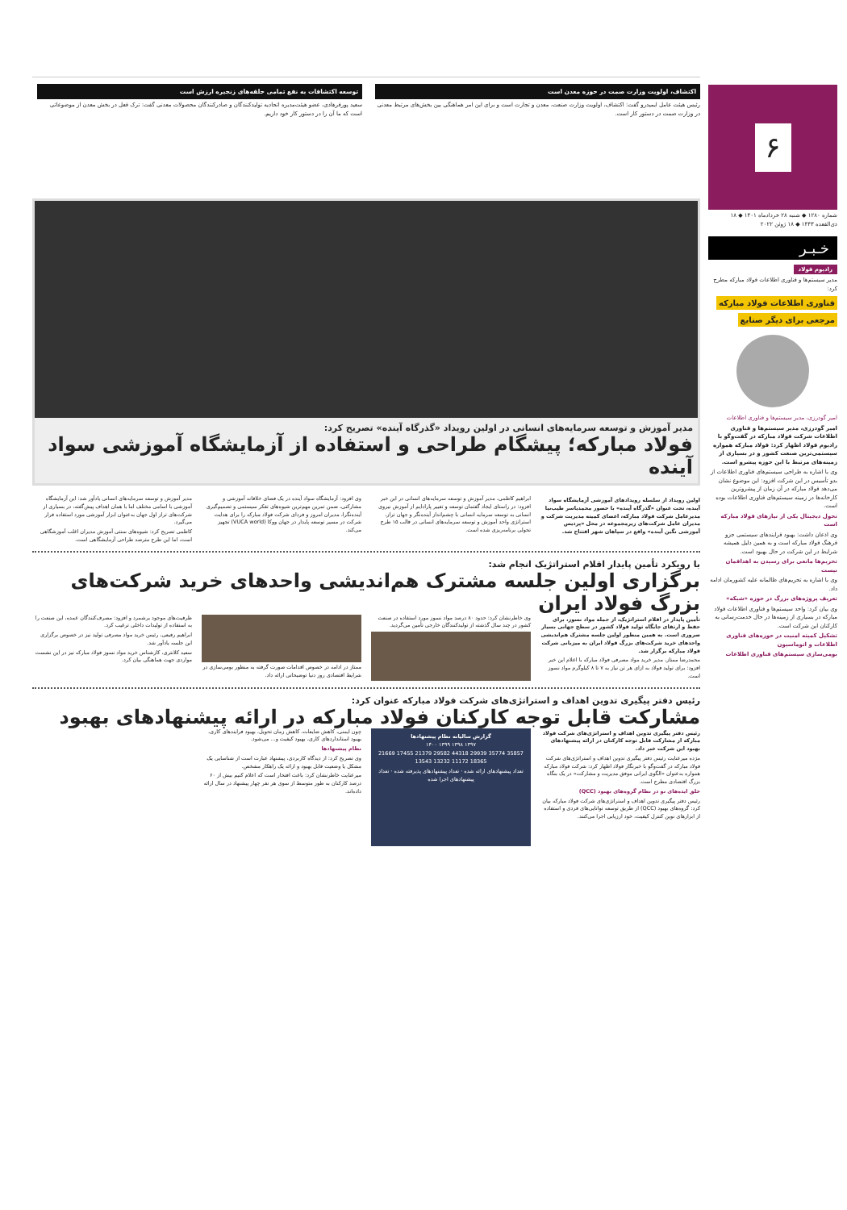۶
شماره ۱۲۸۰ ◆ شنبه ۲۸ خردادماه ۱۴۰۱ ◆ ۱۸ ذی‌القعده ۱۴۴۳ ◆ ۱۸ ژوئن ۲۰۲۲
خـبـر
رادیوم فولاد
مدیر سیستم‌ها و فناوری اطلاعات فولاد مبارکه مطرح کرد:
فناوری اطلاعات فولاد مبارکه
مرجعی برای دیگر صنایع
امیر گودرزی، مدیر سیستم‌ها و فناوری اطلاعات
امیر گودرزی، مدیر سیستم‌ها و فناوری اطلاعات شرکت فولاد مبارکه در گفت‌وگو با رادیوم فولاد اظهار کرد: فولاد مبارکه همواره سیستمی‌ترین صنعت کشور و در بسیاری از زمینه‌های مرتبط با این حوزه پیشرو است.
وی با اشاره به طراحی سیستم‌های فناوری اطلاعات از بدو تأسیس در این شرکت افزود: این موضوع نشان می‌دهد فولاد مبارکه در آن زمان از پیشروترین کارخانه‌ها در زمینه سیستم‌های فناوری اطلاعات بوده است.
تحول دیجیتال یکی از نیازهای فولاد مبارکه است
وی اذعان داشت: بهبود فرایندهای سیستمی جزو فرهنگ فولاد مبارکه است و به همین دلیل همیشه شرایط در این شرکت در حال بهبود است.
تحریم‌ها مانعی برای رسیدن به اهدافمان نیست
وی با اشاره به تحریم‌های ظالمانه علیه کشورمان ادامه داد.
تعریف پروژه‌های بزرگ در حوزه «شبکه»
وی بیان کرد: واحد سیستم‌ها و فناوری اطلاعات فولاد مبارکه در بسیاری از زمینه‌ها در حال خدمت‌رسانی به کارکنان این شرکت است.
تشکیل کمیته امنیت در حوزه‌های فناوری اطلاعات و اتوماسیون
بومی‌سازی سیستم‌های فناوری اطلاعات
اکتشاف، اولویت وزارت صمت در حوزه معدن است
رئیس هیئت عامل ایمیدرو گفت: اکتشاف، اولویت وزارت صنعت، معدن و تجارت است و برای این امر هماهنگی بین بخش‌های مرتبط معدنی در وزارت صمت در دستور کار است.
توسعه اکتشافات به نفع تمامی حلقه‌های زنجیره ارزش است
سعید پورفرهادی، عضو هیئت‌مدیره اتحادیه تولیدکنندگان و صادرکنندگان محصولات معدنی گفت: ترک فعل در بخش معدن از موضوعاتی است که ما آن را در دستور کار خود داریم.
مدیر آموزش و توسعه سرمایه‌های انسانی در اولین رویداد «گذرگاه آینده» تصریح کرد:
فولاد مبارکه؛ پیشگام طراحی و استفاده از آزمایشگاه آموزشی سواد آینده
اولین رویداد از سلسله رویدادهای آموزشی آزمایشگاه سواد آینده، تحت عنوان «گذرگاه آینده» با حضور محمدیاسر طیب‌نیا مدیرعامل شرکت فولاد مبارکه، اعضای کمیته مدیریت شرکت و مدیران عامل شرکت‌های زیرمجموعه در محل «پردیس آموزشی نگین آینده» واقع در سپاهان شهر افتتاح شد.
ابراهیم کاظمی، مدیر آموزش و توسعه سرمایه‌های انسانی در این خبر افزود: در راستای ایجاد گفتمان توسعه و تغییر پارادایم از آموزش نیروی انسانی به توسعه سرمایه انسانی با چشم‌انداز آینده‌نگر و جهان تراز، استراتژی واحد آموزش و توسعه سرمایه‌های انسانی در قالب ۱۵ طرح تحولی برنامه‌ریزی شده است.
وی افزود: آزمایشگاه سواد آینده در یک فضای خلاقانه آموزشی و مشارکتی، ضمن تمرین مهم‌ترین شیوه‌های تفکر سیستمی و تصمیم‌گیری آینده‌نگرا، مدیران امروز و فردای شرکت فولاد مبارکه را برای هدایت شرکت در مسیر توسعه پایدار در جهان ووکا (VUCA world) تجهیز می‌کند.
مدیر آموزش و توسعه سرمایه‌های انسانی یادآور شد: این آزمایشگاه آموزشی با اسامی مختلف اما با همان اهداف پیش‌گفته، در بسیاری از شرکت‌های تراز اول جهان به‌عنوان ابزار آموزشی مورد استفاده قرار می‌گیرد.
کاظمی تصریح کرد: شیوه‌های سنتی آموزش مدیران اغلب آموزشگاهی است، اما این طرح مترصد طراحی آزمایشگاهی است.
با رویکرد تأمین پایدار اقلام استراتژیک انجام شد:
برگزاری اولین جلسه مشترک هم‌اندیشی واحدهای خرید شرکت‌های بزرگ فولاد ایران
تأمین پایدار در اقلام استراتژیک، از جمله مواد نسوز، برای حفظ و ارتقای جایگاه تولید فولاد کشور در سطح جهانی بسیار ضروری است. به همین منظور اولین جلسه مشترک هم‌اندیشی واحدهای خرید شرکت‌های بزرگ فولاد ایران به میزبانی شرکت فولاد مبارکه برگزار شد.
محمدرضا ممتاز، مدیر خرید مواد مصرفی فولاد مبارکه با اعلام این خبر افزود: برای تولید فولاد به ازای هر تن نیاز به ۷ تا ۸ کیلوگرم مواد نسوز است.
وی خاطرنشان کرد: حدود ۸۰ درصد مواد نسوز مورد استفاده در صنعت کشور در چند سال گذشته از تولیدکنندگان خارجی تأمین می‌گردید.
ممتاز در ادامه در خصوص اقدامات صورت گرفته به منظور بومی‌سازی در شرایط اقتصادی روز دنیا توضیحاتی ارائه داد.
ظرفیت‌های موجود برشمرد و افزود: مصرف‌کنندگان عمده، این صنعت را به استفاده از تولیدات داخلی ترغیب کرد.
ابراهیم رفیعی، رئیس خرید مواد مصرفی تولید نیز در خصوص برگزاری این جلسه یادآور شد.
سعید کلانتری، کارشناس خرید مواد نسوز فولاد مبارکه نیز در این نشست مواردی جهت هماهنگی بیان کرد.
رئیس دفتر پیگیری تدوین اهداف و استراتژی‌های شرکت فولاد مبارکه عنوان کرد:
مشارکت قابل توجه کارکنان فولاد مبارکه در ارائه پیشنهادهای بهبود
رئیس دفتر پیگیری تدوین اهداف و استراتژی‌های شرکت فولاد مبارکه از مشارکت قابل توجه کارکنان در ارائه پیشنهادهای بهبود این شرکت خبر داد.
مژده میرعنایت رئیس دفتر پیگیری تدوین اهداف و استراتژی‌های شرکت فولاد مبارکه در گفت‌وگو با خبرنگار فولاد اظهار کرد: شرکت فولاد مبارکه همواره به‌عنوان «الگوی ایرانی موفق مدیریت و مشارکت» در یک بنگاه بزرگ اقتصادی مطرح است.
خلق ایده‌های نو در نظام گروه‌های بهبود (QCC)
رئیس دفتر پیگیری تدوین اهداف و استراتژی‌های شرکت فولاد مبارکه بیان کرد: گروه‌های بهبود (QCC) از طریق توسعه توانایی‌های فردی و استفاده از ابزارهای نوین کنترل کیفیت، خود ارزیابی اجرا می‌کنند.
گزارش سالیانه نظام پیشنهادها
۱۳۹۷ ۱۳۹۸ ۱۳۹۹ ۱۴۰۰
35857 35774 29939 44318 29582 21379 17455 21669 18365 11172 13232 13543
تعداد پیشنهادهای ارائه شده · تعداد پیشنهادهای پذیرفته شده · تعداد پیشنهادهای اجرا شده
چون ایمنی، کاهش ضایعات، کاهش زمان تحویل، بهبود فرایندهای کاری، بهبود استانداردهای کاری، بهبود کیفیت و... می‌شود.
نظام پیشنهادها
وی تصریح کرد: از دیدگاه کاربردی، پیشنهاد عبارت است از شناسایی یک مشکل یا وضعیت قابل بهبود و ارائه یک راهکار مشخص.
میرعنایت خاطرنشان کرد: باعث افتخار است که اعلام کنیم بیش از ۶۰ درصد کارکنان به طور متوسط از سوی هر نفر چهار پیشنهاد در سال ارائه داده‌اند.